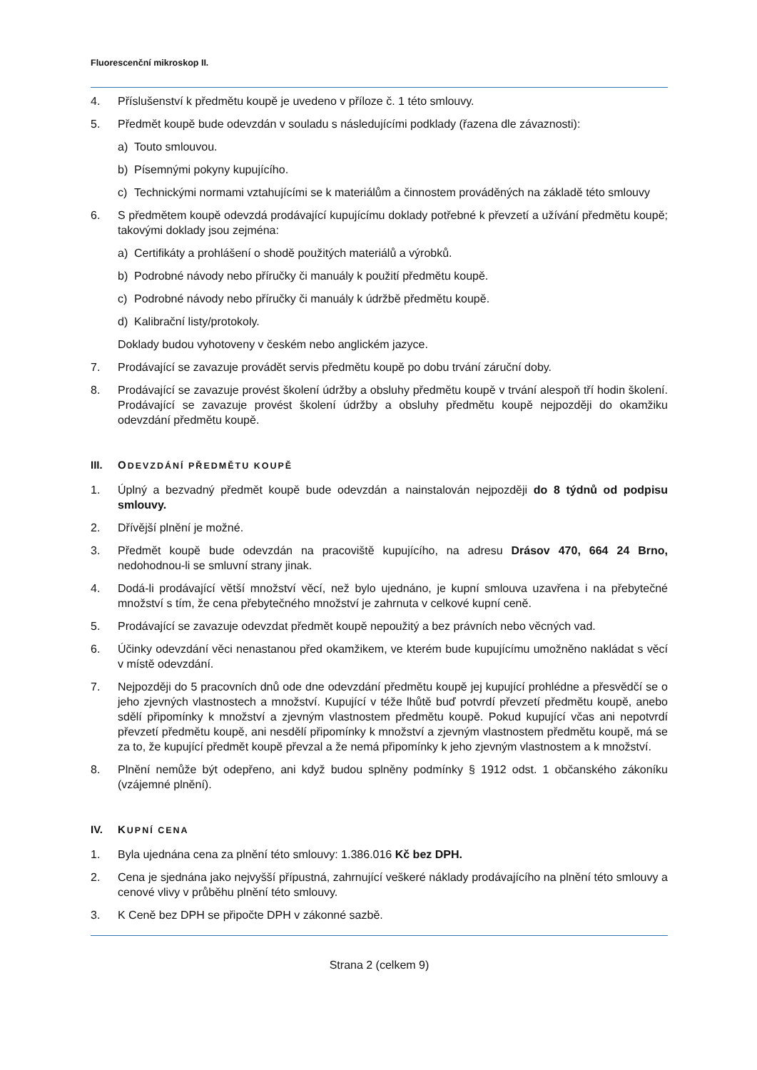Fluorescenční mikroskop II.
4. Příslušenství k předmětu koupě je uvedeno v příloze č. 1 této smlouvy.
5. Předmět koupě bude odevzdán v souladu s následujícími podklady (řazena dle závaznosti):
a) Touto smlouvou.
b) Písemnými pokyny kupujícího.
c) Technickými normami vztahujícími se k materiálům a činnostem prováděných na základě této smlouvy
6. S předmětem koupě odevzdá prodávající kupujícímu doklady potřebné k převzetí a užívání předmětu koupě; takovými doklady jsou zejména:
a) Certifikáty a prohlášení o shodě použitých materiálů a výrobků.
b) Podrobné návody nebo příručky či manuály k použití předmětu koupě.
c) Podrobné návody nebo příručky či manuály k údržbě předmětu koupě.
d) Kalibrační listy/protokoly.
Doklady budou vyhotoveny v českém nebo anglickém jazyce.
7. Prodávající se zavazuje provádět servis předmětu koupě po dobu trvání záruční doby.
8. Prodávající se zavazuje provést školení údržby a obsluhy předmětu koupě v trvání alespoň tří hodin školení. Prodávající se zavazuje provést školení údržby a obsluhy předmětu koupě nejpozději do okamžiku odevzdání předmětu koupě.
III. ODEVZDÁNÍ PŘEDMĚTU KOUPĚ
1. Úplný a bezvadný předmět koupě bude odevzdán a nainstalován nejpozději do 8 týdnů od podpisu smlouvy.
2. Dřívější plnění je možné.
3. Předmět koupě bude odevzdán na pracoviště kupujícího, na adresu Drásov 470, 664 24 Brno, nedohodnou-li se smluvní strany jinak.
4. Dodá-li prodávající větší množství věcí, než bylo ujednáno, je kupní smlouva uzavřena i na přebytečné množství s tím, že cena přebytečného množství je zahrnuta v celkové kupní ceně.
5. Prodávající se zavazuje odevzdat předmět koupě nepoužitý a bez právních nebo věcných vad.
6. Účinky odevzdání věci nenastanou před okamžikem, ve kterém bude kupujícímu umožněno nakládat s věcí v místě odevzdání.
7. Nejpozději do 5 pracovních dnů ode dne odevzdání předmětu koupě jej kupující prohlédne a přesvědčí se o jeho zjevných vlastnostech a množství. Kupující v téže lhůtě buď potvrdí převzetí předmětu koupě, anebo sdělí připomínky k množství a zjevným vlastnostem předmětu koupě. Pokud kupující včas ani nepotvrdí převzetí předmětu koupě, ani nesdělí připomínky k množství a zjevným vlastnostem předmětu koupě, má se za to, že kupující předmět koupě převzal a že nemá připomínky k jeho zjevným vlastnostem a k množství.
8. Plnění nemůže být odepřeno, ani když budou splněny podmínky § 1912 odst. 1 občanského zákoníku (vzájemné plnění).
IV. KUPNÍ CENA
1. Byla ujednána cena za plnění této smlouvy: 1.386.016 Kč bez DPH.
2. Cena je sjednána jako nejvyšší přípustná, zahrnující veškeré náklady prodávajícího na plnění této smlouvy a cenové vlivy v průběhu plnění této smlouvy.
3. K Ceně bez DPH se připočte DPH v zákonné sazbě.
Strana 2 (celkem 9)